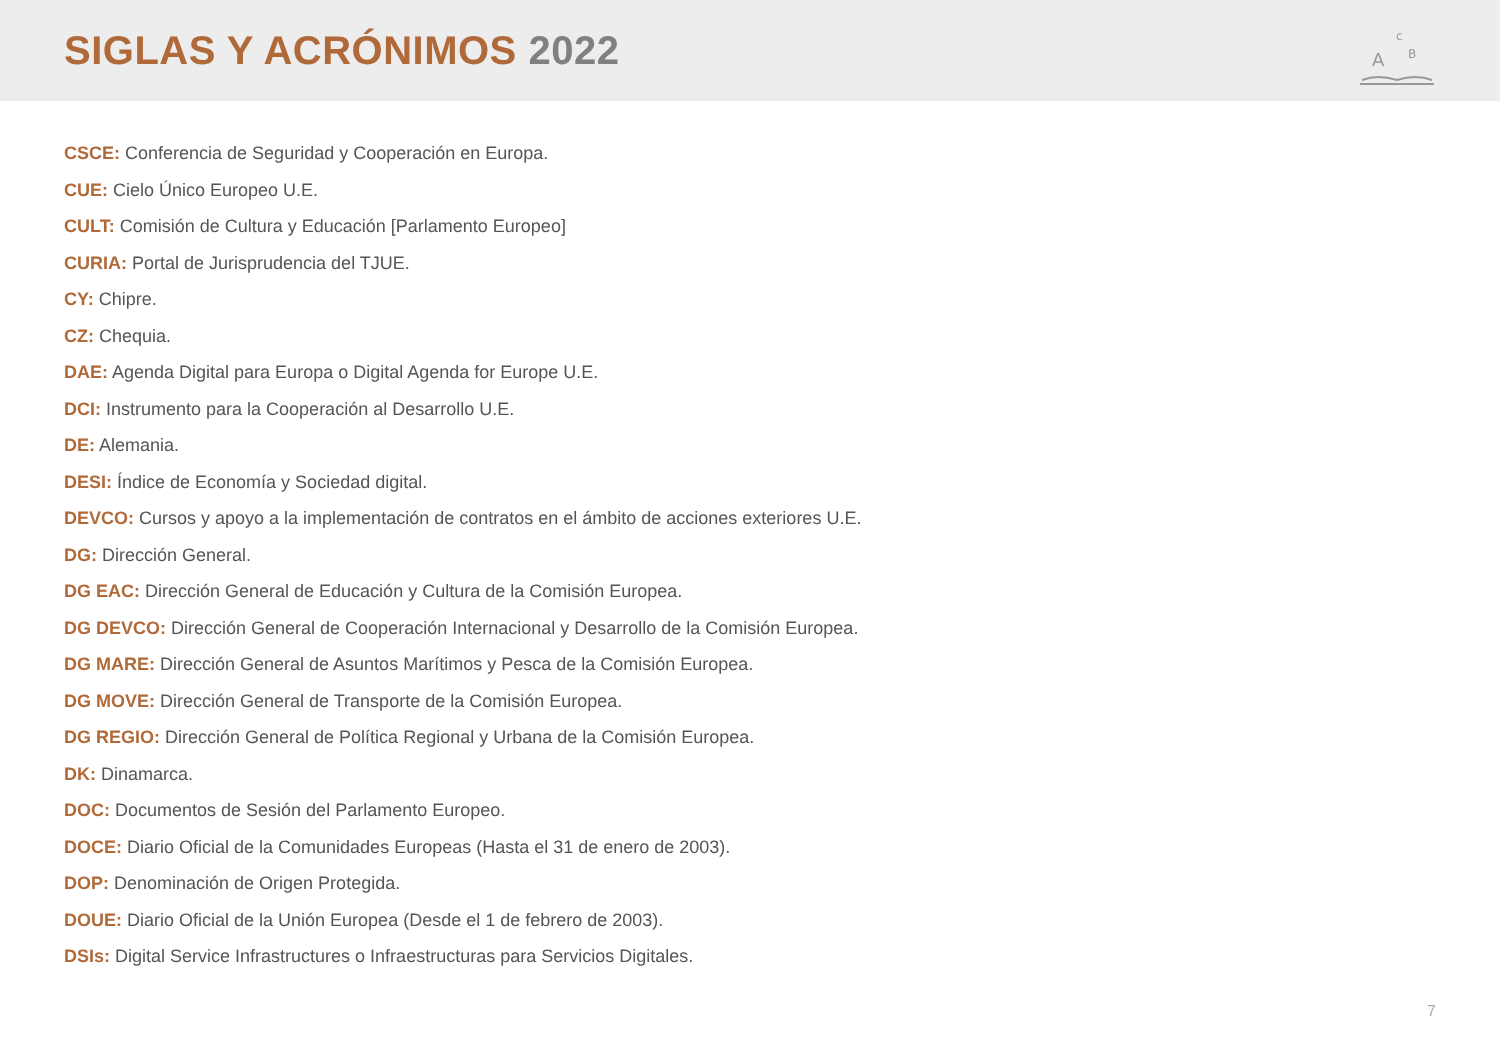SIGLAS Y ACRÓNIMOS 2022
A
B
c
CSCE: Conferencia de Seguridad y Cooperación en Europa.
CUE: Cielo Único Europeo U.E.
CULT: Comisión de Cultura y Educación [Parlamento Europeo]
CURIA: Portal de Jurisprudencia del TJUE.
CY: Chipre.
CZ: Chequia.
DAE: Agenda Digital para Europa o Digital Agenda for Europe U.E.
DCI: Instrumento para la Cooperación al Desarrollo U.E.
DE: Alemania.
DESI: Índice de Economía y Sociedad digital.
DEVCO: Cursos y apoyo a la implementación de contratos en el ámbito de acciones exteriores U.E.
DG: Dirección General.
DG EAC: Dirección General de Educación y Cultura de la Comisión Europea.
DG DEVCO: Dirección General de Cooperación Internacional y Desarrollo de la Comisión Europea.
DG MARE: Dirección General de Asuntos Marítimos y Pesca de la Comisión Europea.
DG MOVE: Dirección General de Transporte de la Comisión Europea.
DG REGIO: Dirección General de Política Regional y Urbana de la Comisión Europea.
DK: Dinamarca.
DOC: Documentos de Sesión del Parlamento Europeo.
DOCE: Diario Oficial de la Comunidades Europeas (Hasta el 31 de enero de 2003).
DOP: Denominación de Origen Protegida.
DOUE: Diario Oficial de la Unión Europea (Desde el 1 de febrero de 2003).
DSIs: Digital Service Infrastructures o Infraestructuras para Servicios Digitales.
7